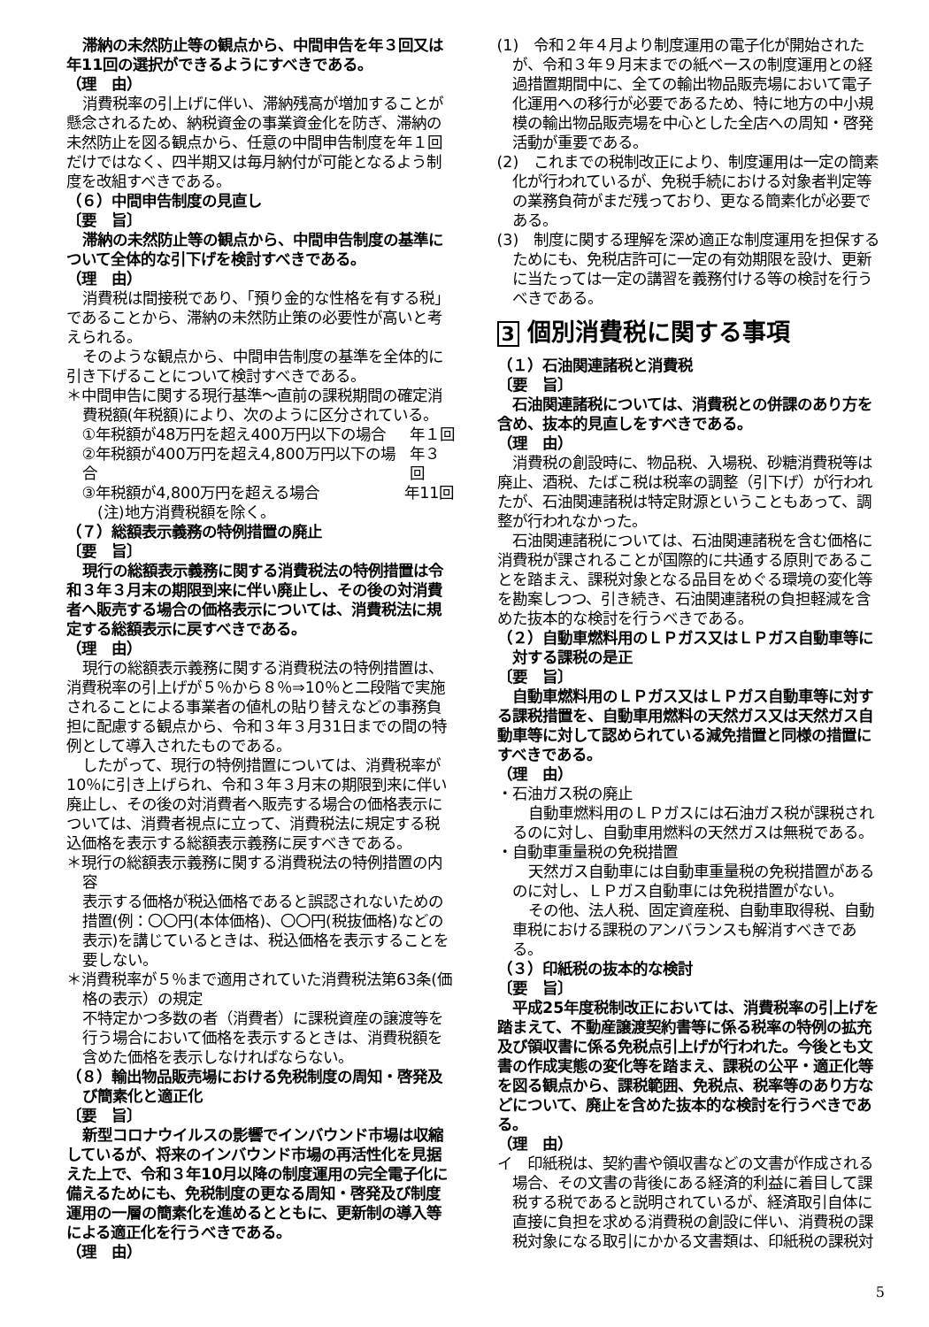滞納の未然防止等の観点から、中間申告を年３回又は年11回の選択ができるようにすべきである。
（理　由）
消費税率の引上げに伴い、滞納残高が増加することが懸念されるため、納税資金の事業資金化を防ぎ、滞納の未然防止を図る観点から、任意の中間申告制度を年１回だけではなく、四半期又は毎月納付が可能となるよう制度を改組すべきである。
（６）中間申告制度の見直し
〔要　旨〕
滞納の未然防止等の観点から、中間申告制度の基準について全体的な引下げを検討すべきである。
（理　由）
消費税は間接税であり、「預り金的な性格を有する税」であることから、滞納の未然防止策の必要性が高いと考えられる。
そのような観点から、中間申告制度の基準を全体的に引き下げることについて検討すべきである。
＊中間申告に関する現行基準～直前の課税期間の確定消費税額(年税額)により、次のように区分されている。
①年税額が48万円を超え400万円以下の場合 年１回
②年税額が400万円を超え4,800万円以下の場合 年３回
③年税額が4,800万円を超える場合 年11回
(注)地方消費税額を除く。
（７）総額表示義務の特例措置の廃止
〔要　旨〕
現行の総額表示義務に関する消費税法の特例措置は令和３年３月末の期限到来に伴い廃止し、その後の対消費者へ販売する場合の価格表示については、消費税法に規定する総額表示に戻すべきである。
（理　由）
現行の総額表示義務に関する消費税法の特例措置は、消費税率の引上げが５％から８％⇒10％と二段階で実施されることによる事業者の値札の貼り替えなどの事務負担に配慮する観点から、令和３年３月31日までの間の特例として導入されたものである。
したがって、現行の特例措置については、消費税率が10％に引き上げられ、令和３年３月末の期限到来に伴い廃止し、その後の対消費者へ販売する場合の価格表示については、消費者視点に立って、消費税法に規定する税込価格を表示する総額表示義務に戻すべきである。
＊現行の総額表示義務に関する消費税法の特例措置の内容
表示する価格が税込価格であると誤認されないための措置(例：〇〇円(本体価格)、〇〇円(税抜価格)などの表示)を講じているときは、税込価格を表示することを要しない。
＊消費税率が５％まで適用されていた消費税法第63条(価格の表示）の規定
不特定かつ多数の者（消費者）に課税資産の譲渡等を行う場合において価格を表示するときは、消費税額を含めた価格を表示しなければならない。
（８）輸出物品販売場における免税制度の周知・啓発及び簡素化と適正化
〔要　旨〕
新型コロナウイルスの影響でインバウンド市場は収縮しているが、将来のインバウンド市場の再活性化を見据えた上で、令和３年10月以降の制度運用の完全電子化に備えるためにも、免税制度の更なる周知・啓発及び制度運用の一層の簡素化を進めるとともに、更新制の導入等による適正化を行うべきである。
（理　由）
(1)　令和２年４月より制度運用の電子化が開始されたが、令和３年９月末までの紙ベースの制度運用との経過措置期間中に、全ての輸出物品販売場において電子化運用への移行が必要であるため、特に地方の中小規模の輸出物品販売場を中心とした全店への周知・啓発活動が重要である。
(2)　これまでの税制改正により、制度運用は一定の簡素化が行われているが、免税手続における対象者判定等の業務負荷がまだ残っており、更なる簡素化が必要である。
(3)　制度に関する理解を深め適正な制度運用を担保するためにも、免税店許可に一定の有効期限を設け、更新に当たっては一定の講習を義務付ける等の検討を行うべきである。
3 個別消費税に関する事項
（１）石油関連諸税と消費税
〔要　旨〕
石油関連諸税については、消費税との併課のあり方を含め、抜本的見直しをすべきである。
（理　由）
消費税の創設時に、物品税、入場税、砂糖消費税等は廃止、酒税、たばこ税は税率の調整（引下げ）が行われたが、石油関連諸税は特定財源ということもあって、調整が行われなかった。
石油関連諸税については、石油関連諸税を含む価格に消費税が課されることが国際的に共通する原則であることを踏まえ、課税対象となる品目をめぐる環境の変化等を勘案しつつ、引き続き、石油関連諸税の負担軽減を含めた抜本的な検討を行うべきである。
（２）自動車燃料用のＬＰガス又はＬＰガス自動車等に対する課税の是正
〔要　旨〕
自動車燃料用のＬＰガス又はＬＰガス自動車等に対する課税措置を、自動車用燃料の天然ガス又は天然ガス自動車等に対して認められている減免措置と同様の措置にすべきである。
（理　由）
・石油ガス税の廃止
自動車燃料用のＬＰガスには石油ガス税が課税されるのに対し、自動車用燃料の天然ガスは無税である。
・自動車重量税の免税措置
天然ガス自動車には自動車重量税の免税措置があるのに対し、ＬＰガス自動車には免税措置がない。
その他、法人税、固定資産税、自動車取得税、自動車税における課税のアンバランスも解消すべきである。
（３）印紙税の抜本的な検討
〔要　旨〕
平成25年度税制改正においては、消費税率の引上げを踏まえて、不動産譲渡契約書等に係る税率の特例の拡充及び領収書に係る免税点引上げが行われた。今後とも文書の作成実態の変化等を踏まえ、課税の公平・適正化等を図る観点から、課税範囲、免税点、税率等のあり方などについて、廃止を含めた抜本的な検討を行うべきである。
（理　由）
イ　印紙税は、契約書や領収書などの文書が作成される場合、その文書の背後にある経済的利益に着目して課税する税であると説明されているが、経済取引自体に直接に負担を求める消費税の創設に伴い、消費税の課税対象になる取引にかかる文書類は、印紙税の課税対
5